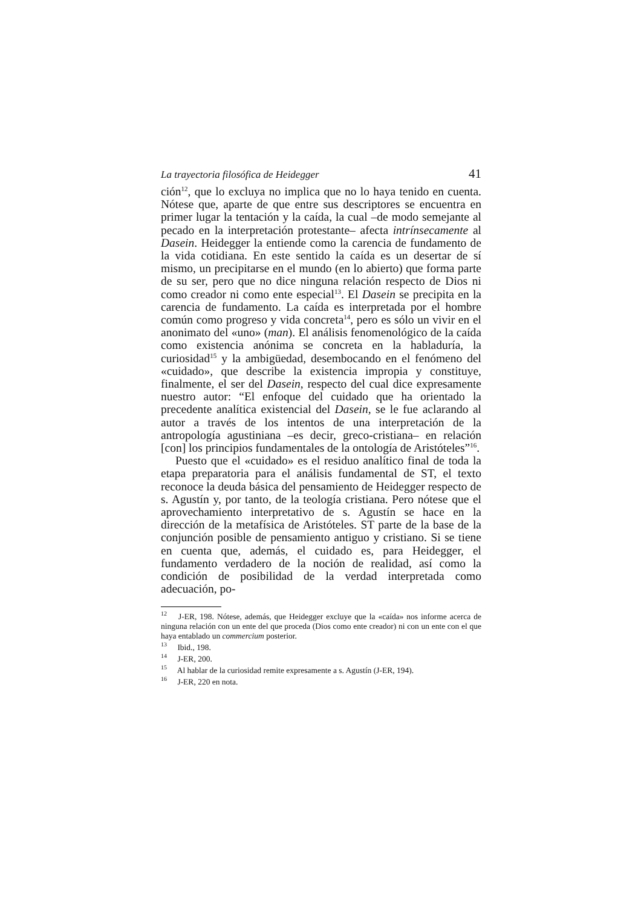La trayectoria filosófica de Heidegger 41
ción<sup>12</sup>, que lo excluya no implica que no lo haya tenido en cuenta. Nótese que, aparte de que entre sus descriptores se encuentra en primer lugar la tentación y la caída, la cual –de modo semejante al pecado en la interpretación protestante– afecta intrínsecamente al Dasein. Heidegger la entiende como la carencia de fundamento de la vida cotidiana. En este sentido la caída es un desertar de sí mismo, un precipitarse en el mundo (en lo abierto) que forma parte de su ser, pero que no dice ninguna relación respecto de Dios ni como creador ni como ente especial<sup>13</sup>. El Dasein se precipita en la carencia de fundamento. La caída es interpretada por el hombre común como progreso y vida concreta<sup>14</sup>, pero es sólo un vivir en el anonimato del «uno» (man). El análisis fenomenológico de la caída como existencia anónima se concreta en la habladuría, la curiosidad<sup>15</sup> y la ambigüedad, desembocando en el fenómeno del «cuidado», que describe la existencia impropia y constituye, finalmente, el ser del Dasein, respecto del cual dice expresamente nuestro autor: “El enfoque del cuidado que ha orientado la precedente analítica existencial del Dasein, se le fue aclarando al autor a través de los intentos de una interpretación de la antropología agustiniana –es decir, greco-cristiana– en relación [con] los principios fundamentales de la ontología de Aristóteles”<sup>16</sup>.
Puesto que el «cuidado» es el residuo analítico final de toda la etapa preparatoria para el análisis fundamental de ST, el texto reconoce la deuda básica del pensamiento de Heidegger respecto de s. Agustín y, por tanto, de la teología cristiana. Pero nótese que el aprovechamiento interpretativo de s. Agustín se hace en la dirección de la metafísica de Aristóteles. ST parte de la base de la conjunción posible de pensamiento antiguo y cristiano. Si se tiene en cuenta que, además, el cuidado es, para Heidegger, el fundamento verdadero de la noción de realidad, así como la condición de posibilidad de la verdad interpretada como adecuación, po-
<sup>12</sup> J-ER, 198. Nótese, además, que Heidegger excluye que la «caída» nos informe acerca de ninguna relación con un ente del que proceda (Dios como ente creador) ni con un ente con el que haya entablado un commercium posterior.
<sup>13</sup> Ibid., 198.
<sup>14</sup> J-ER, 200.
<sup>15</sup> Al hablar de la curiosidad remite expresamente a s. Agustín (J-ER, 194).
<sup>16</sup> J-ER, 220 en nota.